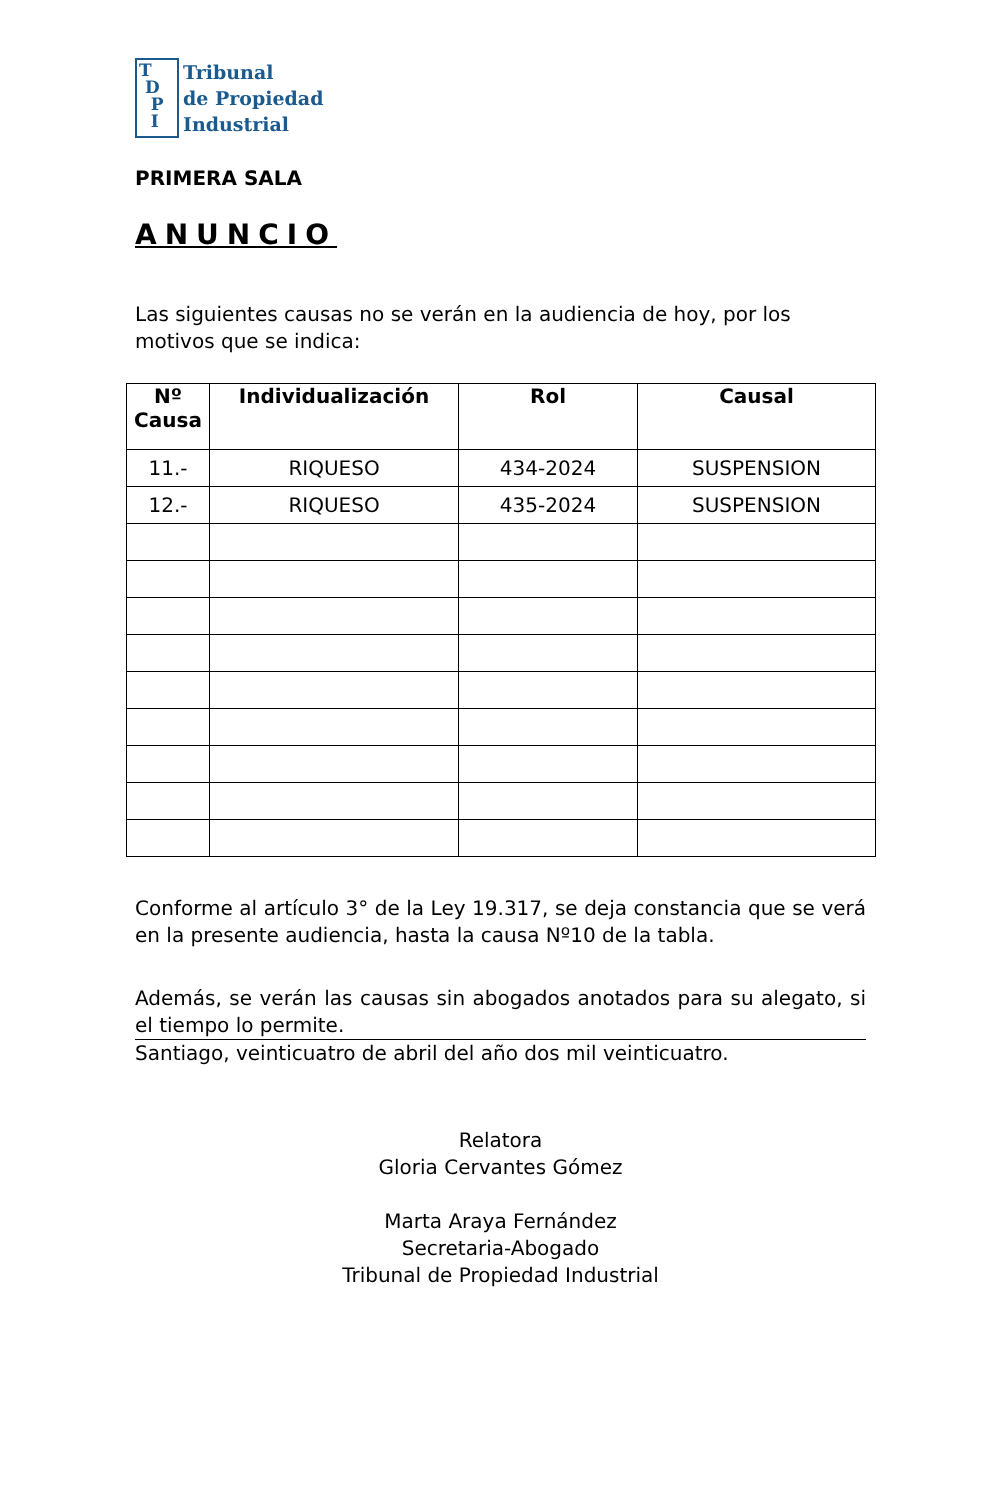T
D
P
I
Tribunal
de Propiedad
Industrial
PRIMERA SALA
ANUNCIO
Las siguientes causas no se verán en la audiencia de hoy, por los motivos que se indica:
| Nº Causa | Individualización | Rol | Causal |
| --- | --- | --- | --- |
| 11.- | RIQUESO | 434-2024 | SUSPENSION |
| 12.- | RIQUESO | 435-2024 | SUSPENSION |
Conforme al artículo 3° de la Ley 19.317, se deja constancia que se verá en la presente audiencia, hasta la causa Nº10 de la tabla.
Además, se verán las causas sin abogados anotados para su alegato, si el tiempo lo permite.
Santiago, veinticuatro de abril del año dos mil veinticuatro.
Relatora
Gloria Cervantes Gómez
Marta Araya Fernández
Secretaria-Abogado
Tribunal de Propiedad Industrial